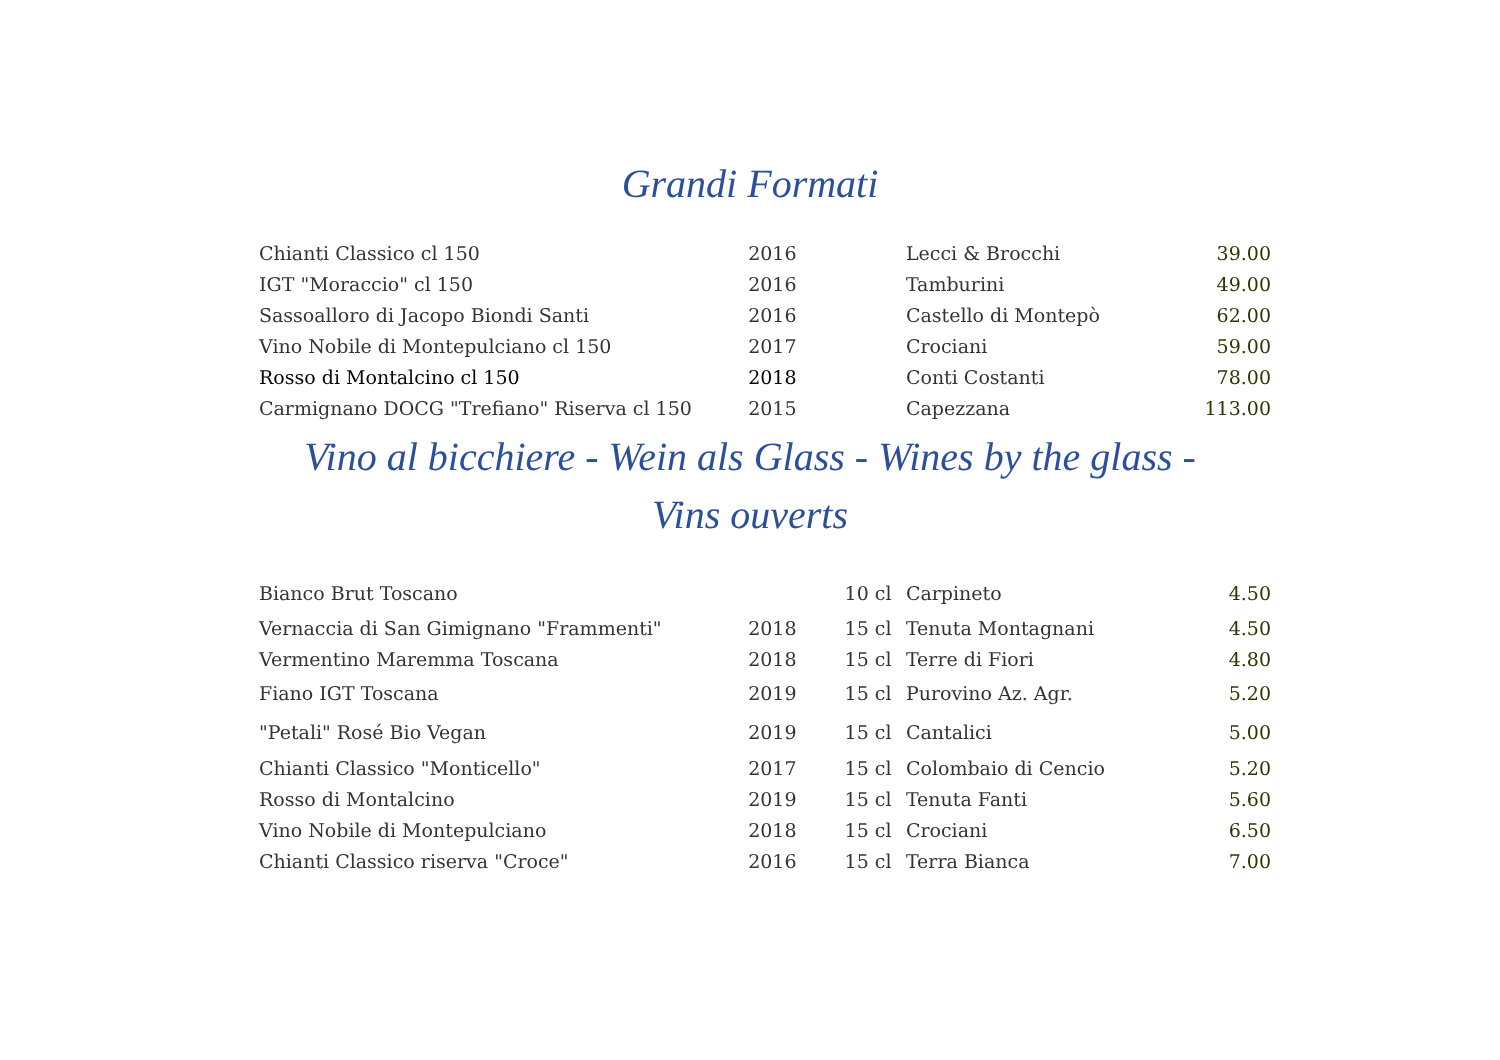Grandi Formati
| Chianti Classico cl 150 | 2016 | | Lecci & Brocchi | 39.00 |
| IGT "Moraccio" cl 150 | 2016 | | Tamburini | 49.00 |
| Sassoalloro di Jacopo Biondi Santi | 2016 | | Castello di Montepò | 62.00 |
| Vino Nobile di Montepulciano cl 150 | 2017 | | Crociani | 59.00 |
| Rosso di Montalcino cl 150 | 2018 | | Conti Costanti | 78.00 |
| Carmignano DOCG "Trefiano" Riserva cl 150 | 2015 | | Capezzana | 113.00 |
Vino al bicchiere - Wein als Glass - Wines by the glass - Vins ouverts
| Bianco Brut Toscano | | 10 cl | Carpineto | 4.50 |
| Vernaccia di San Gimignano "Frammenti" | 2018 | 15 cl | Tenuta Montagnani | 4.50 |
| Vermentino Maremma Toscana | 2018 | 15 cl | Terre di Fiori | 4.80 |
| Fiano IGT Toscana | 2019 | 15 cl | Purovino Az. Agr. | 5.20 |
| "Petali" Rosé Bio Vegan | 2019 | 15 cl | Cantalici | 5.00 |
| Chianti Classico "Monticello" | 2017 | 15 cl | Colombaio di Cencio | 5.20 |
| Rosso di Montalcino | 2019 | 15 cl | Tenuta Fanti | 5.60 |
| Vino Nobile di Montepulciano | 2018 | 15 cl | Crociani | 6.50 |
| Chianti Classico riserva "Croce" | 2016 | 15 cl | Terra Bianca | 7.00 |